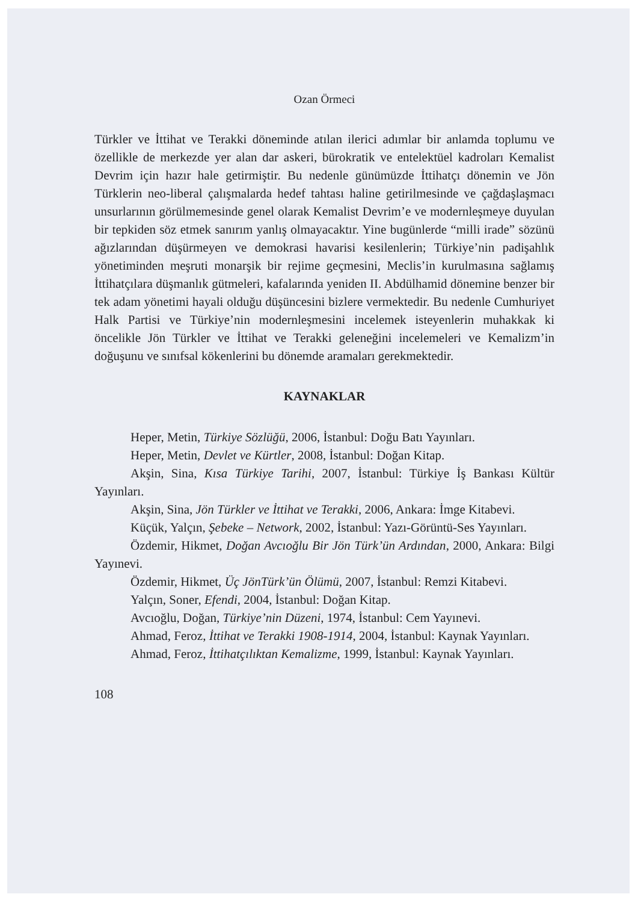Ozan Örmeci
Türkler ve İttihat ve Terakki döneminde atılan ilerici adımlar bir anlamda toplumu ve özellikle de merkezde yer alan dar askeri, bürokratik ve entelektüel kadroları Kemalist Devrim için hazır hale getirmiştir. Bu nedenle günümüzde İttihatçı dönemin ve Jön Türklerin neo-liberal çalışmalarda hedef tahtası haline getirilmesinde ve çağdaşlaşmacı unsurlarının görülmemesinde genel olarak Kemalist Devrim’e ve modernleşmeye duyulan bir tepkiden söz etmek sanırım yanlış olmayacaktır. Yine bugünlerde “milli irade” sözünü ağızlarından düşürmeyen ve demokrasi havarisi kesilenlerin; Türkiye’nin padişahlık yönetiminden meşruti monarşik bir rejime geçmesini, Meclis’in kurulmasına sağlamış İttihatçılara düşmanlık gütmeleri, kafalarında yeniden II. Abdülhamid dönemine benzer bir tek adam yönetimi hayali olduğu düşüncesini bizlere vermektedir. Bu nedenle Cumhuriyet Halk Partisi ve Türkiye’nin modernleşmesini incelemek isteyenlerin muhakkak ki öncelikle Jön Türkler ve İttihat ve Terakki geleneğini incelemeleri ve Kemalizm’in doğuşunu ve sınıfsal kökenlerini bu dönemde aramaları gerekmektedir.
KAYNAKLAR
Heper, Metin, Türkiye Sözlüğü, 2006, İstanbul: Doğu Batı Yayınları.
Heper, Metin, Devlet ve Kürtler, 2008, İstanbul: Doğan Kitap.
Akşin, Sina, Kısa Türkiye Tarihi, 2007, İstanbul: Türkiye İş Bankası Kültür Yayınları.
Akşin, Sina, Jön Türkler ve İttihat ve Terakki, 2006, Ankara: İmge Kitabevi.
Küçük, Yalçın, Şebeke – Network, 2002, İstanbul: Yazı-Görüntü-Ses Yayınları.
Özdemir, Hikmet, Doğan Avcıoğlu Bir Jön Türk’ün Ardından, 2000, Ankara: Bilgi Yayınevi.
Özdemir, Hikmet, Üç JönTürk’ün Ölümü, 2007, İstanbul: Remzi Kitabevi.
Yalçın, Soner, Efendi, 2004, İstanbul: Doğan Kitap.
Avcıoğlu, Doğan, Türkiye’nin Düzeni, 1974, İstanbul: Cem Yayınevi.
Ahmad, Feroz, İttihat ve Terakki 1908-1914, 2004, İstanbul: Kaynak Yayınları.
Ahmad, Feroz, İttihatçılıktan Kemalizme, 1999, İstanbul: Kaynak Yayınları.
108